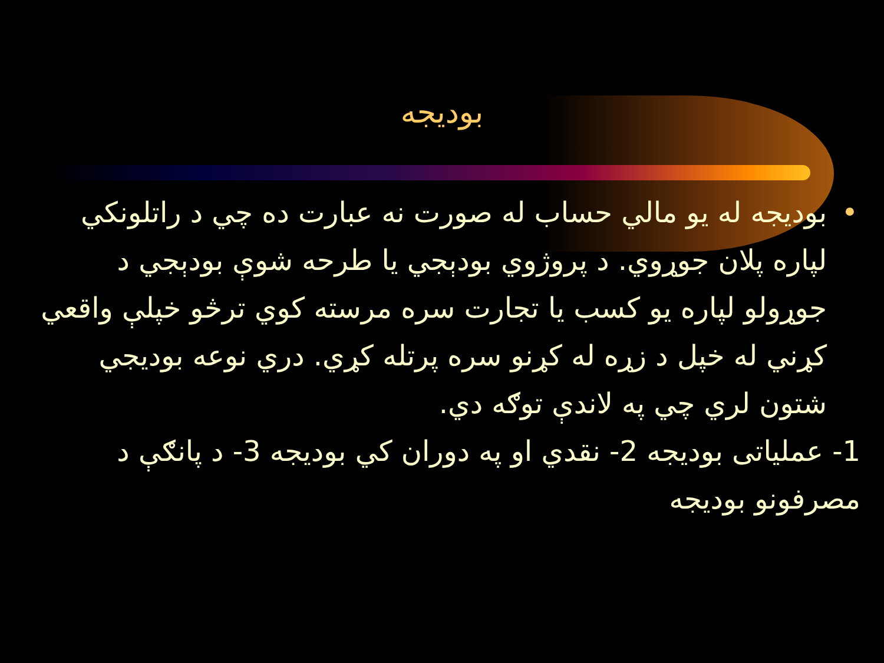بودیجه
• بودیجه له یو مالي حساب له صورت نه عبارت ده چي د راتلونكي لپاره پلان جوړوي. د پروژوي بودېجي يا طرحه شوې بودېجي د جوړولو لپاره يو كسب يا تجارت سره مرسته كوي ترڅو خپلې واقعي كړني له خپل د زړه له كړنو سره پرتله كړي. دري نوعه بوديجي شتون لري چي په لاندې توګه دي.
1- عملياتی بوديجه 2- نقدي او په دوران كي بوديجه 3- د پانګې د مصرفونو بوديجه